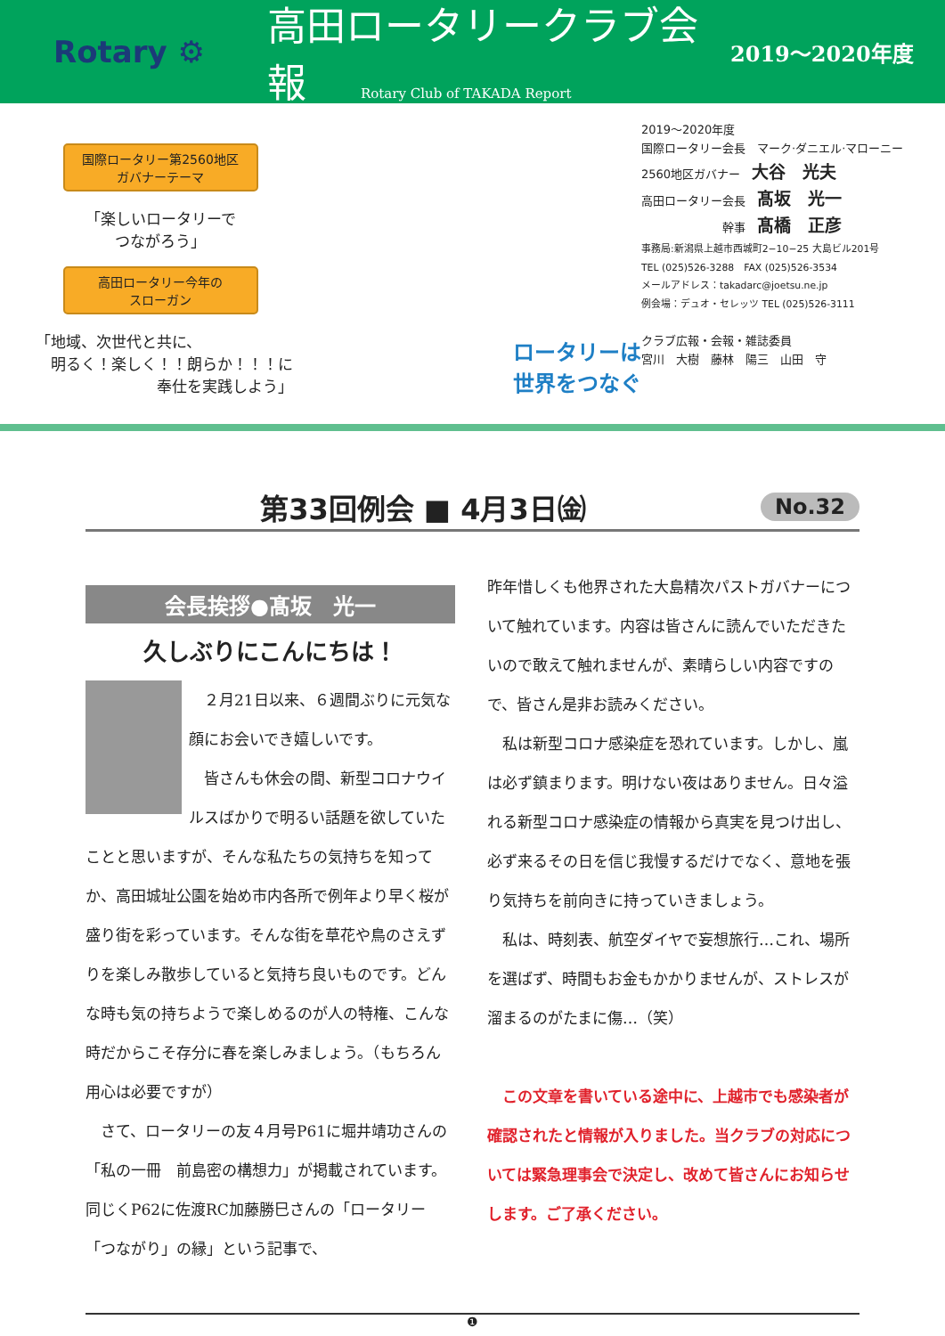Rotary ⚙
高田ロータリークラブ会報
2019～2020年度
Rotary Club of TAKADA Report
国際ロータリー第2560地区
ガバナーテーマ
「楽しいロータリーで
つながろう」
高田ロータリー今年の
スローガン
「地域、次世代と共に、
　明るく！楽しく！！朗らか！！！に
　　　　　　　　奉仕を実践しよう」
ロータリーは
世界をつなぐ
2019～2020年度
国際ロータリー会長　マーク·ダニエル·マローニー
2560地区ガバナー　大谷　光夫
高田ロータリー会長　髙坂　光一
　　　　　　　幹事　髙橋　正彦
事務局:新潟県上越市西城町2−10−25 大島ビル201号
TEL (025)526-3288　FAX (025)526-3534
メールアドレス：takadarc@joetsu.ne.jp
例会場：デュオ・セレッツ TEL (025)526-3111
クラブ広報・会報・雑誌委員
宮川　大樹　藤林　陽三　山田　守
第33回例会 ■ 4月3日㈮
No.32
会長挨拶●髙坂　光一
久しぶりにこんにちは！
　２月21日以来、６週間ぶりに元気な顔にお会いでき嬉しいです。
　皆さんも休会の間、新型コロナウイルスばかりで明るい話題を欲していたことと思いますが、そんな私たちの気持ちを知ってか、高田城址公園を始め市内各所で例年より早く桜が盛り街を彩っています。そんな街を草花や鳥のさえずりを楽しみ散歩していると気持ち良いものです。どんな時も気の持ちようで楽しめるのが人の特権、こんな時だからこそ存分に春を楽しみましょう。（もちろん用心は必要ですが）
　さて、ロータリーの友４月号P61に堀井靖功さんの「私の一冊　前島密の構想力」が掲載されています。同じくP62に佐渡RC加藤勝巳さんの「ロータリー「つながり」の縁」という記事で、
昨年惜しくも他界された大島精次パストガバナーについて触れています。内容は皆さんに読んでいただきたいので敢えて触れませんが、素晴らしい内容ですので、皆さん是非お読みください。
　私は新型コロナ感染症を恐れています。しかし、嵐は必ず鎮まります。明けない夜はありません。日々溢れる新型コロナ感染症の情報から真実を見つけ出し、必ず来るその日を信じ我慢するだけでなく、意地を張り気持ちを前向きに持っていきましょう。
　私は、時刻表、航空ダイヤで妄想旅行…これ、場所を選ばず、時間もお金もかかりませんが、ストレスが溜まるのがたまに傷…（笑）
　この文章を書いている途中に、上越市でも感染者が確認されたと情報が入りました。当クラブの対応については緊急理事会で決定し、改めて皆さんにお知らせします。ご了承ください。
❶